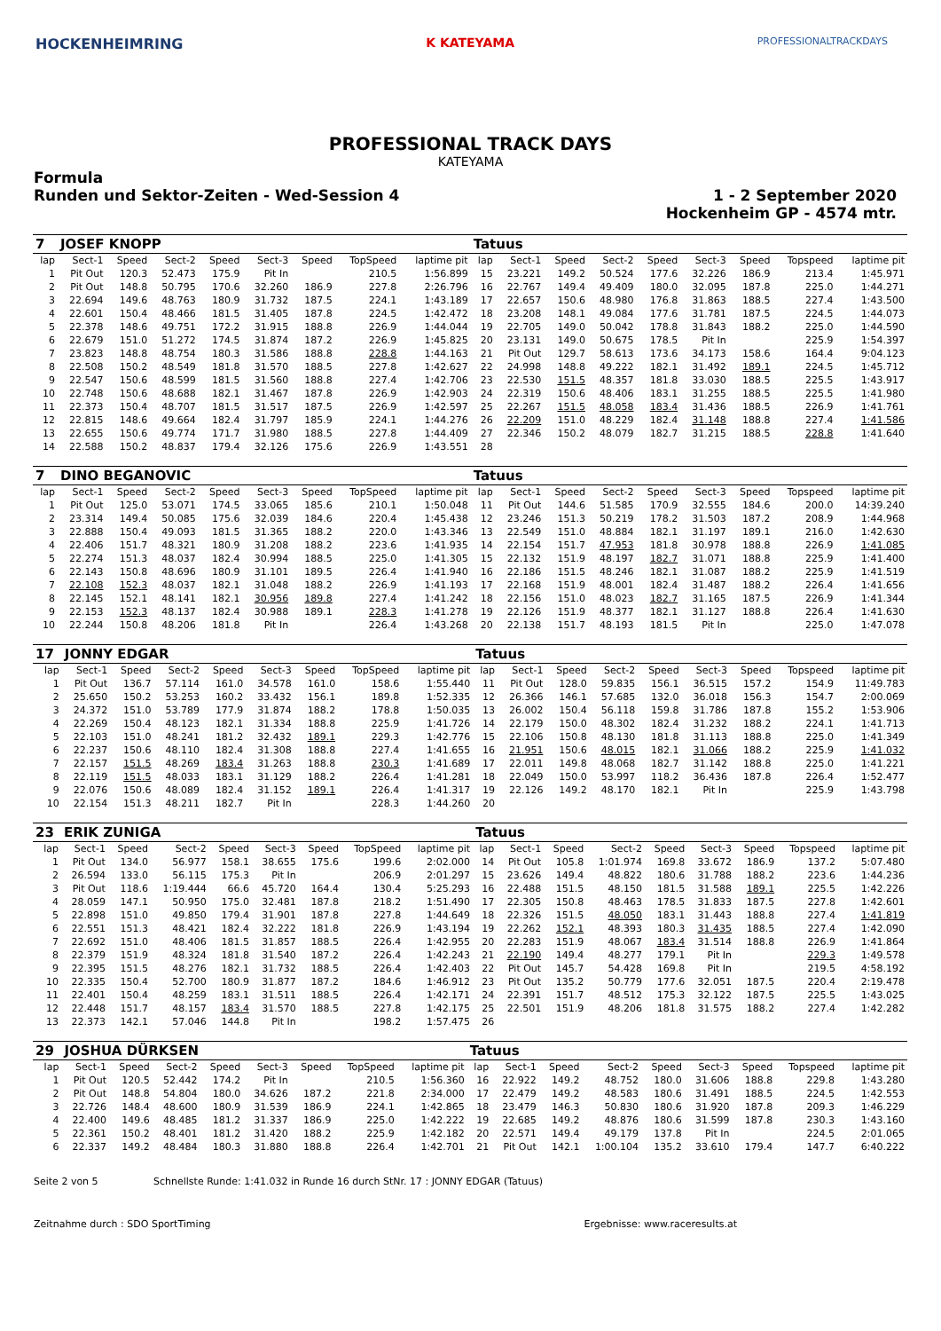HOCKENHEIMRING K KATEYAMA PROFESSIONALTRACKDAYS
PROFESSIONAL TRACK DAYS
KATEYAMA
Formula
Runden und Sektor-Zeiten - Wed-Session 4
1 - 2 September 2020
Hockenheim GP - 4574 mtr.
| 7 | JOSEF KNOPP | | | | | | | | Tatuus | | | | | | | | |
| lap | Sect-1 | Speed | Sect-2 | Speed | Sect-3 | Speed | TopSpeed | laptime pit | lap | Sect-1 | Speed | Sect-2 | Speed | Sect-3 | Speed | Topspeed | laptime pit |
| 1 | Pit Out | 120.3 | 52.473 | 175.9 | Pit In | | 210.5 | 1:56.899 | 15 | 23.221 | 149.2 | 50.524 | 177.6 | 32.226 | 186.9 | 213.4 | 1:45.971 |
| 2 | Pit Out | 148.8 | 50.795 | 170.6 | 32.260 | 186.9 | 227.8 | 2:26.796 | 16 | 22.767 | 149.4 | 49.409 | 180.0 | 32.095 | 187.8 | 225.0 | 1:44.271 |
| 3 | 22.694 | 149.6 | 48.763 | 180.9 | 31.732 | 187.5 | 224.1 | 1:43.189 | 17 | 22.657 | 150.6 | 48.980 | 176.8 | 31.863 | 188.5 | 227.4 | 1:43.500 |
| 4 | 22.601 | 150.4 | 48.466 | 181.5 | 31.405 | 187.8 | 224.5 | 1:42.472 | 18 | 23.208 | 148.1 | 49.084 | 177.6 | 31.781 | 187.5 | 224.5 | 1:44.073 |
| 5 | 22.378 | 148.6 | 49.751 | 172.2 | 31.915 | 188.8 | 226.9 | 1:44.044 | 19 | 22.705 | 149.0 | 50.042 | 178.8 | 31.843 | 188.2 | 225.0 | 1:44.590 |
| 6 | 22.679 | 151.0 | 51.272 | 174.5 | 31.874 | 187.2 | 226.9 | 1:45.825 | 20 | 23.131 | 149.0 | 50.675 | 178.5 | Pit In | | 225.9 | 1:54.397 |
| 7 | 23.823 | 148.8 | 48.754 | 180.3 | 31.586 | 188.8 | 228.8 | 1:44.163 | 21 | Pit Out | 129.7 | 58.613 | 173.6 | 34.173 | 158.6 | 164.4 | 9:04.123 |
| 8 | 22.508 | 150.2 | 48.549 | 181.8 | 31.570 | 188.5 | 227.8 | 1:42.627 | 22 | 24.998 | 148.8 | 49.222 | 182.1 | 31.492 | 189.1 | 224.5 | 1:45.712 |
| 9 | 22.547 | 150.6 | 48.599 | 181.5 | 31.560 | 188.8 | 227.4 | 1:42.706 | 23 | 22.530 | 151.5 | 48.357 | 181.8 | 33.030 | 188.5 | 225.5 | 1:43.917 |
| 10 | 22.748 | 150.6 | 48.688 | 182.1 | 31.467 | 187.8 | 226.9 | 1:42.903 | 24 | 22.319 | 150.6 | 48.406 | 183.1 | 31.255 | 188.5 | 225.5 | 1:41.980 |
| 11 | 22.373 | 150.4 | 48.707 | 181.5 | 31.517 | 187.5 | 226.9 | 1:42.597 | 25 | 22.267 | 151.5 | 48.058 | 183.4 | 31.436 | 188.5 | 226.9 | 1:41.761 |
| 12 | 22.815 | 148.6 | 49.664 | 182.4 | 31.797 | 185.9 | 224.1 | 1:44.276 | 26 | 22.209 | 151.0 | 48.229 | 182.4 | 31.148 | 188.8 | 227.4 | 1:41.586 |
| 13 | 22.655 | 150.6 | 49.774 | 171.7 | 31.980 | 188.5 | 227.8 | 1:44.409 | 27 | 22.346 | 150.2 | 48.079 | 182.7 | 31.215 | 188.5 | 228.8 | 1:41.640 |
| 14 | 22.588 | 150.2 | 48.837 | 179.4 | 32.126 | 175.6 | 226.9 | 1:43.551 | 28 | | | | | | | | |
| 7 | DINO BEGANOVIC | | | | | | | | Tatuus | | | | | | | | |
| lap | Sect-1 | Speed | Sect-2 | Speed | Sect-3 | Speed | TopSpeed | laptime pit | lap | Sect-1 | Speed | Sect-2 | Speed | Sect-3 | Speed | Topspeed | laptime pit |
| 1 | Pit Out | 125.0 | 53.071 | 174.5 | 33.065 | 185.6 | 210.1 | 1:50.048 | 11 | Pit Out | 144.6 | 51.585 | 170.9 | 32.555 | 184.6 | 200.0 | 14:39.240 |
| 2 | 23.314 | 149.4 | 50.085 | 175.6 | 32.039 | 184.6 | 220.4 | 1:45.438 | 12 | 23.246 | 151.3 | 50.219 | 178.2 | 31.503 | 187.2 | 208.9 | 1:44.968 |
| 3 | 22.888 | 150.4 | 49.093 | 181.5 | 31.365 | 188.2 | 220.0 | 1:43.346 | 13 | 22.549 | 151.0 | 48.884 | 182.1 | 31.197 | 189.1 | 216.0 | 1:42.630 |
| 4 | 22.406 | 151.7 | 48.321 | 180.9 | 31.208 | 188.2 | 223.6 | 1:41.935 | 14 | 22.154 | 151.7 | 47.953 | 181.8 | 30.978 | 188.8 | 226.9 | 1:41.085 |
| 5 | 22.274 | 151.3 | 48.037 | 182.4 | 30.994 | 188.5 | 225.0 | 1:41.305 | 15 | 22.132 | 151.9 | 48.197 | 182.7 | 31.071 | 188.8 | 225.9 | 1:41.400 |
| 6 | 22.143 | 150.8 | 48.696 | 180.9 | 31.101 | 189.5 | 226.4 | 1:41.940 | 16 | 22.186 | 151.5 | 48.246 | 182.1 | 31.087 | 188.2 | 225.9 | 1:41.519 |
| 7 | 22.108 | 152.3 | 48.037 | 182.1 | 31.048 | 188.2 | 226.9 | 1:41.193 | 17 | 22.168 | 151.9 | 48.001 | 182.4 | 31.487 | 188.2 | 226.4 | 1:41.656 |
| 8 | 22.145 | 152.1 | 48.141 | 182.1 | 30.956 | 189.8 | 227.4 | 1:41.242 | 18 | 22.156 | 151.0 | 48.023 | 182.7 | 31.165 | 187.5 | 226.9 | 1:41.344 |
| 9 | 22.153 | 152.3 | 48.137 | 182.4 | 30.988 | 189.1 | 228.3 | 1:41.278 | 19 | 22.126 | 151.9 | 48.377 | 182.1 | 31.127 | 188.8 | 226.4 | 1:41.630 |
| 10 | 22.244 | 150.8 | 48.206 | 181.8 | Pit In | | 226.4 | 1:43.268 | 20 | 22.138 | 151.7 | 48.193 | 181.5 | Pit In | | 225.0 | 1:47.078 |
| 17 | JONNY EDGAR | | | | | | | | Tatuus | | | | | | | | |
| lap | Sect-1 | Speed | Sect-2 | Speed | Sect-3 | Speed | TopSpeed | laptime pit | lap | Sect-1 | Speed | Sect-2 | Speed | Sect-3 | Speed | Topspeed | laptime pit |
| 1 | Pit Out | 136.7 | 57.114 | 161.0 | 34.578 | 161.0 | 158.6 | 1:55.440 | 11 | Pit Out | 128.0 | 59.835 | 156.1 | 36.515 | 157.2 | 154.9 | 11:49.783 |
| 2 | 25.650 | 150.2 | 53.253 | 160.2 | 33.432 | 156.1 | 189.8 | 1:52.335 | 12 | 26.366 | 146.1 | 57.685 | 132.0 | 36.018 | 156.3 | 154.7 | 2:00.069 |
| 3 | 24.372 | 151.0 | 53.789 | 177.9 | 31.874 | 188.2 | 178.8 | 1:50.035 | 13 | 26.002 | 150.4 | 56.118 | 159.8 | 31.786 | 187.8 | 155.2 | 1:53.906 |
| 4 | 22.269 | 150.4 | 48.123 | 182.1 | 31.334 | 188.8 | 225.9 | 1:41.726 | 14 | 22.179 | 150.0 | 48.302 | 182.4 | 31.232 | 188.2 | 224.1 | 1:41.713 |
| 5 | 22.103 | 151.0 | 48.241 | 181.2 | 32.432 | 189.1 | 229.3 | 1:42.776 | 15 | 22.106 | 150.8 | 48.130 | 181.8 | 31.113 | 188.8 | 225.0 | 1:41.349 |
| 6 | 22.237 | 150.6 | 48.110 | 182.4 | 31.308 | 188.8 | 227.4 | 1:41.655 | 16 | 21.951 | 150.6 | 48.015 | 182.1 | 31.066 | 188.2 | 225.9 | 1:41.032 |
| 7 | 22.157 | 151.5 | 48.269 | 183.4 | 31.263 | 188.8 | 230.3 | 1:41.689 | 17 | 22.011 | 149.8 | 48.068 | 182.7 | 31.142 | 188.8 | 225.0 | 1:41.221 |
| 8 | 22.119 | 151.5 | 48.033 | 183.1 | 31.129 | 188.2 | 226.4 | 1:41.281 | 18 | 22.049 | 150.0 | 53.997 | 118.2 | 36.436 | 187.8 | 226.4 | 1:52.477 |
| 9 | 22.076 | 150.6 | 48.089 | 182.4 | 31.152 | 189.1 | 226.4 | 1:41.317 | 19 | 22.126 | 149.2 | 48.170 | 182.1 | Pit In | | 225.9 | 1:43.798 |
| 10 | 22.154 | 151.3 | 48.211 | 182.7 | Pit In | | 228.3 | 1:44.260 | 20 | | | | | | | | |
| 23 | ERIK ZUNIGA | | | | | | | | Tatuus | | | | | | | | |
| lap | Sect-1 | Speed | Sect-2 | Speed | Sect-3 | Speed | TopSpeed | laptime pit | lap | Sect-1 | Speed | Sect-2 | Speed | Sect-3 | Speed | Topspeed | laptime pit |
| 1 | Pit Out | 134.0 | 56.977 | 158.1 | 38.655 | 175.6 | 199.6 | 2:02.000 | 14 | Pit Out | 105.8 | 1:01.974 | 169.8 | 33.672 | 186.9 | 137.2 | 5:07.480 |
| 2 | 26.594 | 133.0 | 56.115 | 175.3 | Pit In | | 206.9 | 2:01.297 | 15 | 23.626 | 149.4 | 48.822 | 180.6 | 31.788 | 188.2 | 223.6 | 1:44.236 |
| 3 | Pit Out | 118.6 | 1:19.444 | 66.6 | 45.720 | 164.4 | 130.4 | 5:25.293 | 16 | 22.488 | 151.5 | 48.150 | 181.5 | 31.588 | 189.1 | 225.5 | 1:42.226 |
| 4 | 28.059 | 147.1 | 50.950 | 175.0 | 32.481 | 187.8 | 218.2 | 1:51.490 | 17 | 22.305 | 150.8 | 48.463 | 178.5 | 31.833 | 187.5 | 227.8 | 1:42.601 |
| 5 | 22.898 | 151.0 | 49.850 | 179.4 | 31.901 | 187.8 | 227.8 | 1:44.649 | 18 | 22.326 | 151.5 | 48.050 | 183.1 | 31.443 | 188.8 | 227.4 | 1:41.819 |
| 6 | 22.551 | 151.3 | 48.421 | 182.4 | 32.222 | 181.8 | 226.9 | 1:43.194 | 19 | 22.262 | 152.1 | 48.393 | 180.3 | 31.435 | 188.5 | 227.4 | 1:42.090 |
| 7 | 22.692 | 151.0 | 48.406 | 181.5 | 31.857 | 188.5 | 226.4 | 1:42.955 | 20 | 22.283 | 151.9 | 48.067 | 183.4 | 31.514 | 188.8 | 226.9 | 1:41.864 |
| 8 | 22.379 | 151.9 | 48.324 | 181.8 | 31.540 | 187.2 | 226.4 | 1:42.243 | 21 | 22.190 | 149.4 | 48.277 | 179.1 | Pit In | | 229.3 | 1:49.578 |
| 9 | 22.395 | 151.5 | 48.276 | 182.1 | 31.732 | 188.5 | 226.4 | 1:42.403 | 22 | Pit Out | 145.7 | 54.428 | 169.8 | Pit In | | 219.5 | 4:58.192 |
| 10 | 22.335 | 150.4 | 52.700 | 180.9 | 31.877 | 187.2 | 184.6 | 1:46.912 | 23 | Pit Out | 135.2 | 50.779 | 177.6 | 32.051 | 187.5 | 220.4 | 2:19.478 |
| 11 | 22.401 | 150.4 | 48.259 | 183.1 | 31.511 | 188.5 | 226.4 | 1:42.171 | 24 | 22.391 | 151.7 | 48.512 | 175.3 | 32.122 | 187.5 | 225.5 | 1:43.025 |
| 12 | 22.448 | 151.7 | 48.157 | 183.4 | 31.570 | 188.5 | 227.8 | 1:42.175 | 25 | 22.501 | 151.9 | 48.206 | 181.8 | 31.575 | 188.2 | 227.4 | 1:42.282 |
| 13 | 22.373 | 142.1 | 57.046 | 144.8 | Pit In | | 198.2 | 1:57.475 | 26 | | | | | | | | |
| 29 | JOSHUA DÜRKSEN | | | | | | | | Tatuus | | | | | | | | |
| lap | Sect-1 | Speed | Sect-2 | Speed | Sect-3 | Speed | TopSpeed | laptime pit | lap | Sect-1 | Speed | Sect-2 | Speed | Sect-3 | Speed | Topspeed | laptime pit |
| 1 | Pit Out | 120.5 | 52.442 | 174.2 | Pit In | | 210.5 | 1:56.360 | 16 | 22.922 | 149.2 | 48.752 | 180.0 | 31.606 | 188.8 | 229.8 | 1:43.280 |
| 2 | Pit Out | 148.8 | 54.804 | 180.0 | 34.626 | 187.2 | 221.8 | 2:34.000 | 17 | 22.479 | 149.2 | 48.583 | 180.6 | 31.491 | 188.5 | 224.5 | 1:42.553 |
| 3 | 22.726 | 148.4 | 48.600 | 180.9 | 31.539 | 186.9 | 224.1 | 1:42.865 | 18 | 23.479 | 146.3 | 50.830 | 180.6 | 31.920 | 187.8 | 209.3 | 1:46.229 |
| 4 | 22.400 | 149.6 | 48.485 | 181.2 | 31.337 | 186.9 | 225.0 | 1:42.222 | 19 | 22.685 | 149.2 | 48.876 | 180.6 | 31.599 | 187.8 | 230.3 | 1:43.160 |
| 5 | 22.361 | 150.2 | 48.401 | 181.2 | 31.420 | 188.2 | 225.9 | 1:42.182 | 20 | 22.571 | 149.4 | 49.179 | 137.8 | Pit In | | 224.5 | 2:01.065 |
| 6 | 22.337 | 149.2 | 48.484 | 180.3 | 31.880 | 188.8 | 226.4 | 1:42.701 | 21 | Pit Out | 142.1 | 1:00.104 | 135.2 | 33.610 | 179.4 | 147.7 | 6:40.222 |
Seite 2 von 5 Schnellste Runde: 1:41.032 in Runde 16 durch StNr. 17 : JONNY EDGAR (Tatuus)
Zeitnahme durch : SDO SportTiming Ergebnisse: www.raceresults.at